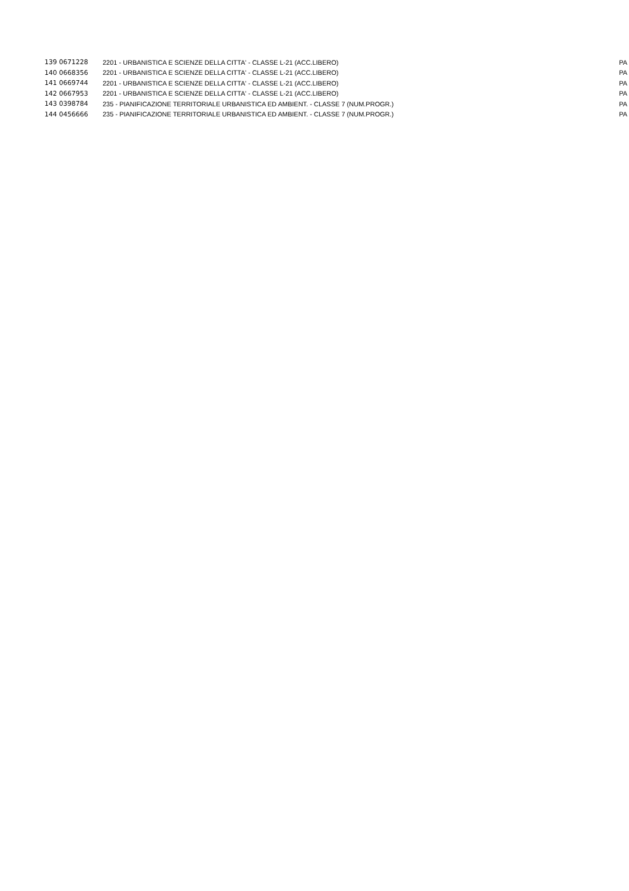| 139 0671228 | 2201 - URBANISTICA E SCIENZE DELLA CITTA' - CLASSE L-21 (ACC.LIBERO) | PA |
| 140 0668356 | 2201 - URBANISTICA E SCIENZE DELLA CITTA' - CLASSE L-21 (ACC.LIBERO) | PA |
| 141 0669744 | 2201 - URBANISTICA E SCIENZE DELLA CITTA' - CLASSE L-21 (ACC.LIBERO) | PA |
| 142 0667953 | 2201 - URBANISTICA E SCIENZE DELLA CITTA' - CLASSE L-21 (ACC.LIBERO) | PA |
| 143 0398784 | 235 - PIANIFICAZIONE TERRITORIALE URBANISTICA ED AMBIENT. - CLASSE 7 (NUM.PROGR.) | PA |
| 144 0456666 | 235 - PIANIFICAZIONE TERRITORIALE URBANISTICA ED AMBIENT. - CLASSE 7 (NUM.PROGR.) | PA |